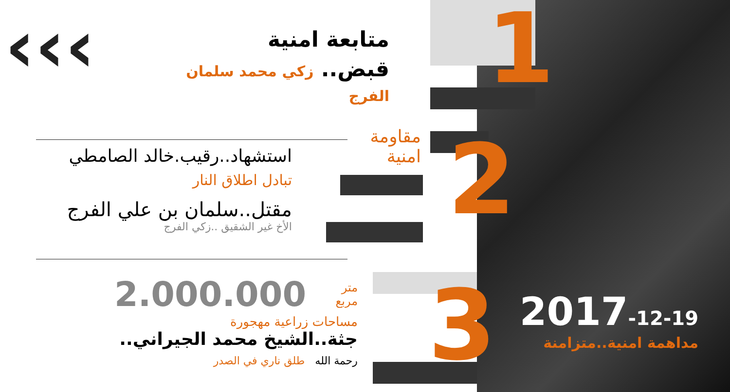‹‹‹ 1
2
3
متابعة امنية
قبض.. زكي محمد سلمان الفرج
مقاومة امنية
استشهاد..رقيب.خالد الصامطي
تبادل اطلاق النار
مقتل..سلمان بن علي الفرج
الأخ غير الشقيق ..زكي الفرج
2.000.000 متر مربع
مساحات زراعية مهجورة
جثة..الشيخ محمد الجيراني..
رحمة الله طلق ناري في الصدر
2017-12-19
مداهمة امنية..متزامنة